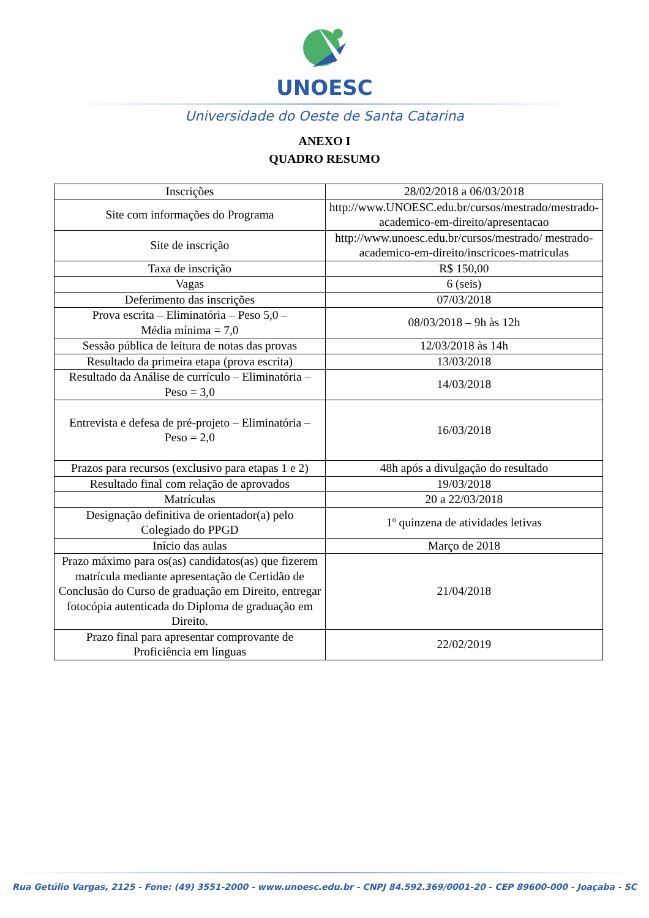UNOESC
Universidade do Oeste de Santa Catarina
ANEXO I
QUADRO RESUMO
| Inscrições | 28/02/2018 a 06/03/2018 |
| Site com informações do Programa | http://www.UNOESC.edu.br/cursos/mestrado/mestrado-academico-em-direito/apresentacao |
| Site de inscrição | http://www.unoesc.edu.br/cursos/mestrado/ mestrado-academico-em-direito/inscricoes-matriculas |
| Taxa de inscrição | R$ 150,00 |
| Vagas | 6 (seis) |
| Deferimento das inscrições | 07/03/2018 |
| Prova escrita – Eliminatória – Peso 5,0 – Média mínima = 7,0 | 08/03/2018 – 9h às 12h |
| Sessão pública de leitura de notas das provas | 12/03/2018 às 14h |
| Resultado da primeira etapa (prova escrita) | 13/03/2018 |
| Resultado da Análise de currículo – Eliminatória – Peso = 3,0 | 14/03/2018 |
| Entrevista e defesa de pré-projeto – Eliminatória – Peso = 2,0 | 16/03/2018 |
| Prazos para recursos (exclusivo para etapas 1 e 2) | 48h após a divulgação do resultado |
| Resultado final com relação de aprovados | 19/03/2018 |
| Matrículas | 20 a 22/03/2018 |
| Designação definitiva de orientador(a) pelo Colegiado do PPGD | 1º quinzena de atividades letivas |
| Início das aulas | Março de 2018 |
| Prazo máximo para os(as) candidatos(as) que fizerem matrícula mediante apresentação de Certidão de Conclusão do Curso de graduação em Direito, entregar fotocópia autenticada do Diploma de graduação em Direito. | 21/04/2018 |
| Prazo final para apresentar comprovante de Proficiência em línguas | 22/02/2019 |
Rua Getúlio Vargas, 2125 - Fone: (49) 3551-2000 - www.unoesc.edu.br - CNPJ 84.592.369/0001-20 - CEP 89600-000 - Joaçaba - SC